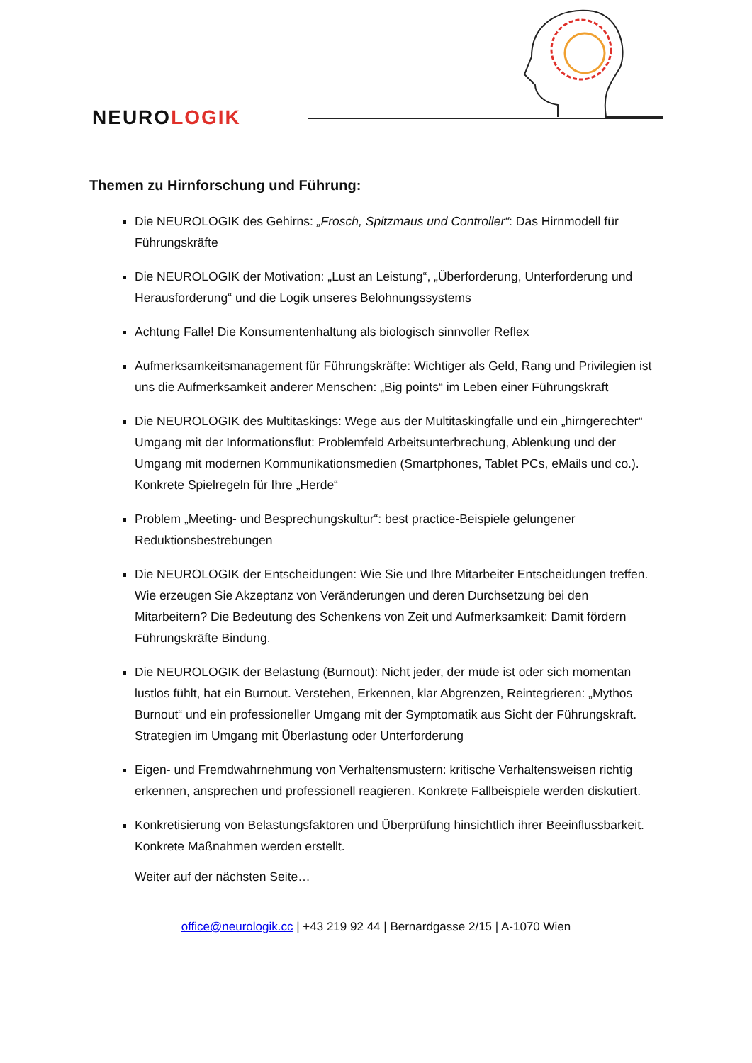NEUROLOGIK
Themen zu Hirnforschung und Führung:
Die NEUROLOGIK des Gehirns: „Frosch, Spitzmaus und Controller“: Das Hirnmodell für Führungskräfte
Die NEUROLOGIK der Motivation: „Lust an Leistung“, „Überforderung, Unterforderung und Herausforderung“ und die Logik unseres Belohnungssystems
Achtung Falle! Die Konsumentenhaltung als biologisch sinnvoller Reflex
Aufmerksamkeitsmanagement für Führungskräfte: Wichtiger als Geld, Rang und Privilegien ist uns die Aufmerksamkeit anderer Menschen: „Big points“ im Leben einer Führungskraft
Die NEUROLOGIK des Multitaskings: Wege aus der Multitaskingfalle und ein „hirngerechter“ Umgang mit der Informationsflut: Problemfeld Arbeitsunterbrechung, Ablenkung und der Umgang mit modernen Kommunikationsmedien (Smartphones, Tablet PCs, eMails und co.). Konkrete Spielregeln für Ihre „Herde“
Problem „Meeting- und Besprechungskultur“: best practice-Beispiele gelungener Reduktionsbestrebungen
Die NEUROLOGIK der Entscheidungen: Wie Sie und Ihre Mitarbeiter Entscheidungen treffen. Wie erzeugen Sie Akzeptanz von Veränderungen und deren Durchsetzung bei den Mitarbeitern? Die Bedeutung des Schenkens von Zeit und Aufmerksamkeit: Damit fördern Führungskräfte Bindung.
Die NEUROLOGIK der Belastung (Burnout): Nicht jeder, der müde ist oder sich momentan lustlos fühlt, hat ein Burnout. Verstehen, Erkennen, klar Abgrenzen, Reintegrieren: „Mythos Burnout“ und ein professioneller Umgang mit der Symptomatik aus Sicht der Führungskraft. Strategien im Umgang mit Überlastung oder Unterforderung
Eigen- und Fremdwahrnehmung von Verhaltensmustern: kritische Verhaltensweisen richtig erkennen, ansprechen und professionell reagieren. Konkrete Fallbeispiele werden diskutiert.
Konkretisierung von Belastungsfaktoren und Überprüfung hinsichtlich ihrer Beeinflussbarkeit. Konkrete Maßnahmen werden erstellt.
Weiter auf der nächsten Seite…
office@neurologik.cc | +43 219 92 44 | Bernardgasse 2/15 | A-1070 Wien